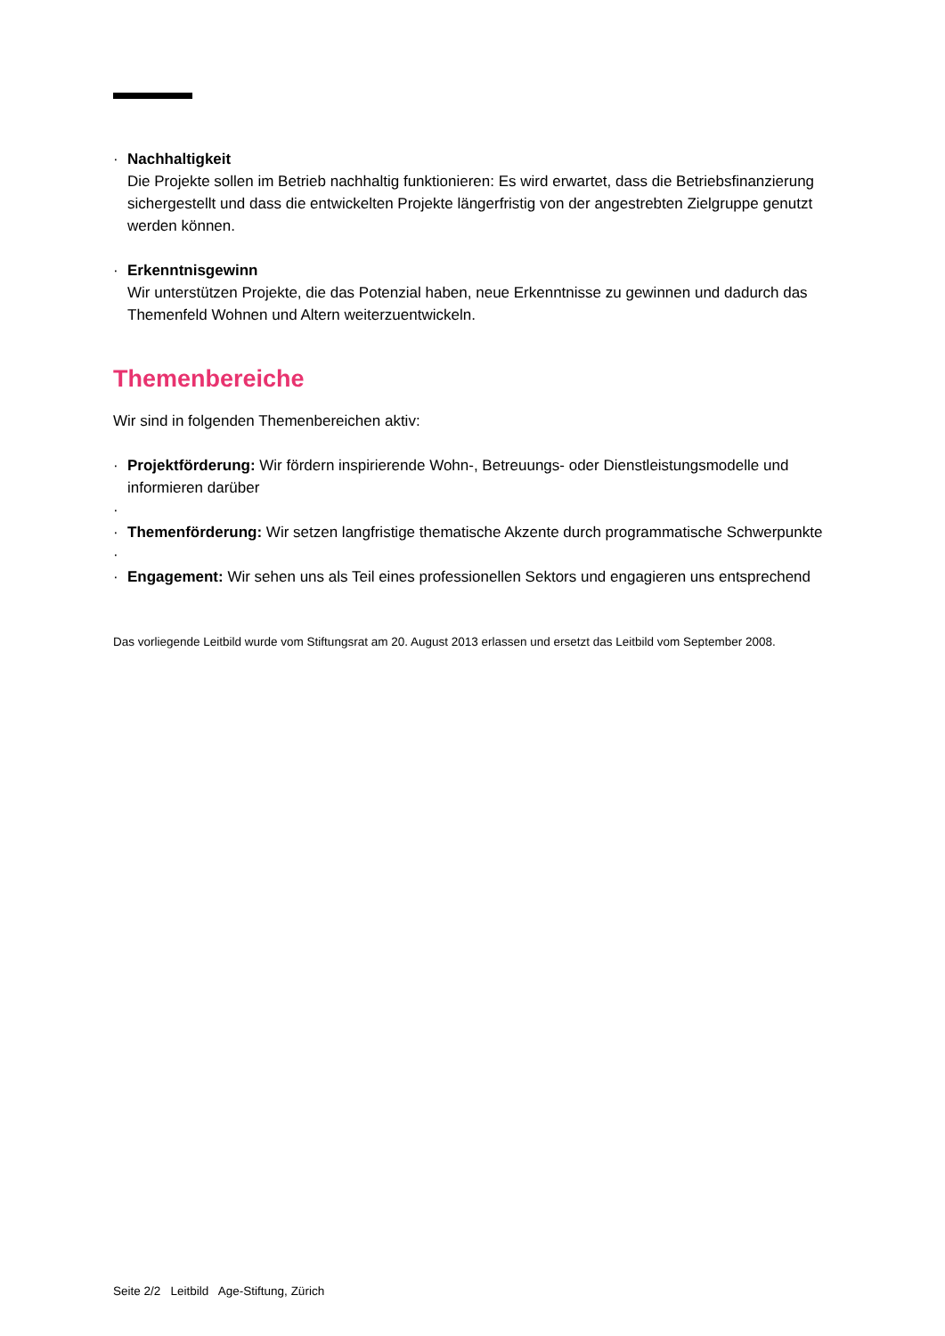· Nachhaltigkeit
Die Projekte sollen im Betrieb nachhaltig funktionieren: Es wird erwartet, dass die Betriebsfinanzierung sichergestellt und dass die entwickelten Projekte längerfristig von der angestrebten Zielgruppe genutzt werden können.
· Erkenntnisgewinn
Wir unterstützen Projekte, die das Potenzial haben, neue Erkenntnisse zu gewinnen und dadurch das Themenfeld Wohnen und Altern weiterzuentwickeln.
Themenbereiche
Wir sind in folgenden Themenbereichen aktiv:
· Projektförderung: Wir fördern inspirierende Wohn-, Betreuungs- oder Dienstleistungsmodelle und informieren darüber
·
· Themenförderung: Wir setzen langfristige thematische Akzente durch programmatische Schwerpunkte
·
· Engagement: Wir sehen uns als Teil eines professionellen Sektors und engagieren uns entsprechend
Das vorliegende Leitbild wurde vom Stiftungsrat am 20. August 2013 erlassen und ersetzt das Leitbild vom September 2008.
Seite 2/2 Leitbild Age-Stiftung, Zürich